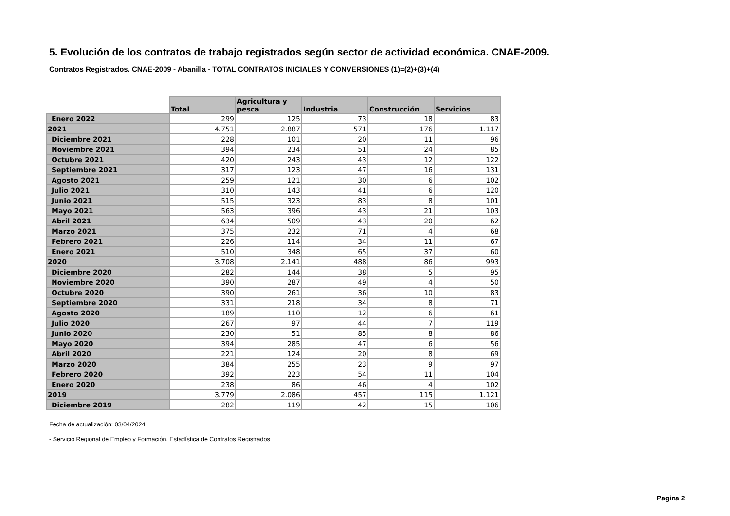5. Evolución de los contratos de trabajo registrados según sector de actividad económica. CNAE-2009.
Contratos Registrados. CNAE-2009 - Abanilla - TOTAL CONTRATOS INICIALES Y CONVERSIONES (1)=(2)+(3)+(4)
| | Total | Agricultura y pesca | Industria | Construcción | Servicios |
| --- | --- | --- | --- | --- | --- |
| Enero 2022 | 299 | 125 | 73 | 18 | 83 |
| 2021 | 4.751 | 2.887 | 571 | 176 | 1.117 |
| Diciembre 2021 | 228 | 101 | 20 | 11 | 96 |
| Noviembre 2021 | 394 | 234 | 51 | 24 | 85 |
| Octubre 2021 | 420 | 243 | 43 | 12 | 122 |
| Septiembre 2021 | 317 | 123 | 47 | 16 | 131 |
| Agosto 2021 | 259 | 121 | 30 | 6 | 102 |
| Julio 2021 | 310 | 143 | 41 | 6 | 120 |
| Junio 2021 | 515 | 323 | 83 | 8 | 101 |
| Mayo 2021 | 563 | 396 | 43 | 21 | 103 |
| Abril 2021 | 634 | 509 | 43 | 20 | 62 |
| Marzo 2021 | 375 | 232 | 71 | 4 | 68 |
| Febrero 2021 | 226 | 114 | 34 | 11 | 67 |
| Enero 2021 | 510 | 348 | 65 | 37 | 60 |
| 2020 | 3.708 | 2.141 | 488 | 86 | 993 |
| Diciembre 2020 | 282 | 144 | 38 | 5 | 95 |
| Noviembre 2020 | 390 | 287 | 49 | 4 | 50 |
| Octubre 2020 | 390 | 261 | 36 | 10 | 83 |
| Septiembre 2020 | 331 | 218 | 34 | 8 | 71 |
| Agosto 2020 | 189 | 110 | 12 | 6 | 61 |
| Julio 2020 | 267 | 97 | 44 | 7 | 119 |
| Junio 2020 | 230 | 51 | 85 | 8 | 86 |
| Mayo 2020 | 394 | 285 | 47 | 6 | 56 |
| Abril 2020 | 221 | 124 | 20 | 8 | 69 |
| Marzo 2020 | 384 | 255 | 23 | 9 | 97 |
| Febrero 2020 | 392 | 223 | 54 | 11 | 104 |
| Enero 2020 | 238 | 86 | 46 | 4 | 102 |
| 2019 | 3.779 | 2.086 | 457 | 115 | 1.121 |
| Diciembre 2019 | 282 | 119 | 42 | 15 | 106 |
Fecha de actualización: 03/04/2024.
- Servicio Regional de Empleo y Formación. Estadística de Contratos Registrados
Pagina 2